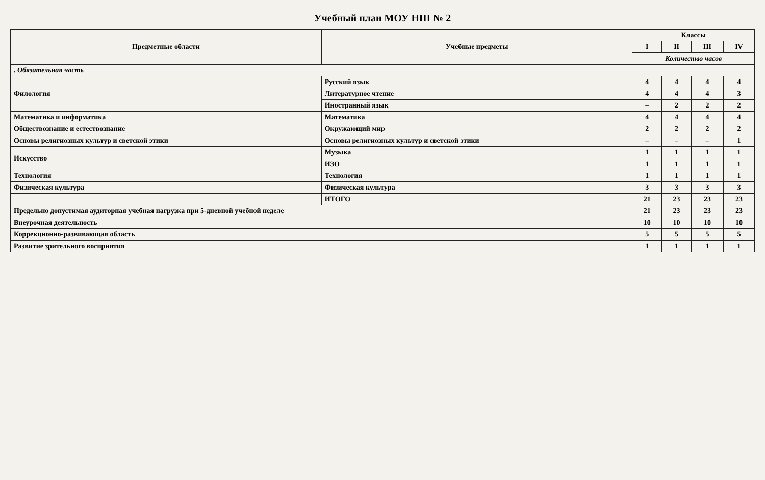Учебный план МОУ НШ № 2
| Предметные области | Учебные предметы | Классы | | | |
| --- | --- | --- | --- | --- | --- |
| | | I | II | III | IV |
| | | Количество часов | | | |
| . Обязательная часть | | | | | |
| Филология | Русский язык | 4 | 4 | 4 | 4 |
| | Литературное чтение | 4 | 4 | 4 | 3 |
| | Иностранный язык | – | 2 | 2 | 2 |
| Математика и информатика | Математика | 4 | 4 | 4 | 4 |
| Обществознание и естествознание | Окружающий мир | 2 | 2 | 2 | 2 |
| Основы религиозных культур и светской этики | Основы религиозных культур и светской этики | – | – | – | 1 |
| Искусство | Музыка | 1 | 1 | 1 | 1 |
| | ИЗО | 1 | 1 | 1 | 1 |
| Технология | Технология | 1 | 1 | 1 | 1 |
| Физическая культура | Физическая культура | 3 | 3 | 3 | 3 |
| | ИТОГО | 21 | 23 | 23 | 23 |
| Предельно допустимая аудиторная учебная нагрузка при 5-дневной учебной неделе | | 21 | 23 | 23 | 23 |
| Внеурочная деятельность | | 10 | 10 | 10 | 10 |
| Коррекционно-развивающая область | | 5 | 5 | 5 | 5 |
| Развитие зрительного восприятия | | 1 | 1 | 1 | 1 |